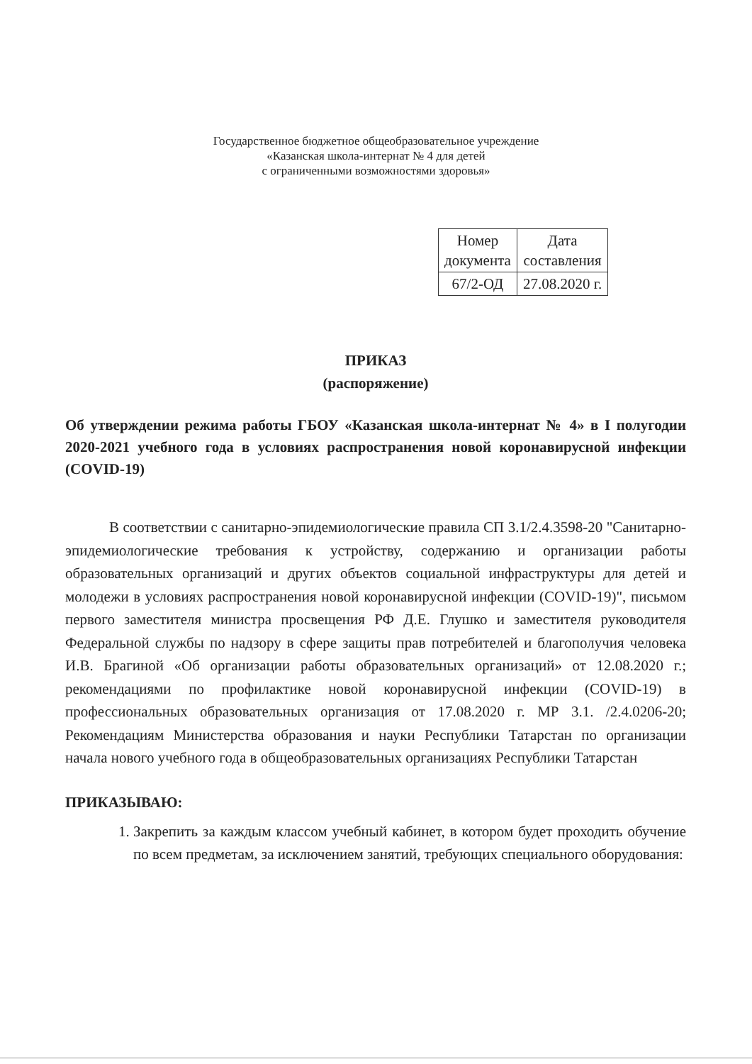Государственное бюджетное общеобразовательное учреждение
«Казанская школа-интернат № 4 для детей
с ограниченными возможностями здоровья»
| Номер документа | Дата составления |
| 67/2-ОД | 27.08.2020 г. |
ПРИКАЗ
(распоряжение)
Об утверждении режима работы ГБОУ «Казанская школа-интернат № 4» в I полугодии 2020-2021 учебного года в условиях распространения новой коронавирусной инфекции (COVID-19)
В соответствии с санитарно-эпидемиологические правила СП 3.1/2.4.3598-20 "Санитарно-эпидемиологические требования к устройству, содержанию и организации работы образовательных организаций и других объектов социальной инфраструктуры для детей и молодежи в условиях распространения новой коронавирусной инфекции (COVID-19)", письмом первого заместителя министра просвещения РФ Д.Е. Глушко и заместителя руководителя Федеральной службы по надзору в сфере защиты прав потребителей и благополучия человека И.В. Брагиной «Об организации работы образовательных организаций» от 12.08.2020 г.; рекомендациями по профилактике новой коронавирусной инфекции (COVID-19) в профессиональных образовательных организация от 17.08.2020 г. МР 3.1. /2.4.0206-20; Рекомендациям Министерства образования и науки Республики Татарстан по организации начала нового учебного года в общеобразовательных организациях Республики Татарстан
ПРИКАЗЫВАЮ:
1. Закрепить за каждым классом учебный кабинет, в котором будет проходить обучение по всем предметам, за исключением занятий, требующих специального оборудования: